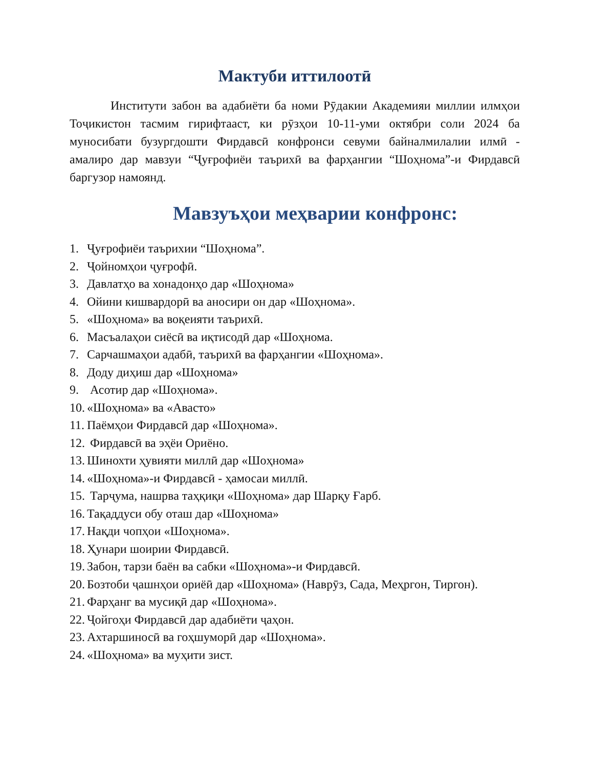Мактуби иттилоотӣ
Институти забон ва адабиёти ба номи Рӯдакии Академияи миллии илмҳои Тоҷикистон тасмим гирифтааст, ки рӯзҳои 10-11-уми октябри соли 2024 ба муносибати бузургдошти Фирдавсӣ конфронси севуми байналмилалии илмӣ - амалиро дар мавзуи “Ҷуғрофиёи таърихӣ ва фарҳангии “Шоҳнома”-и Фирдавсӣ баргузор намоянд.
Мавзуъҳои меҳварии конфронс:
1. Ҷуғрофиёи таърихии “Шоҳнома”.
2. Ҷойномҳои ҷуғрофӣ.
3. Давлатҳо ва хонадонҳо дар «Шоҳнома»
4. Ойини кишвардорӣ ва аносири он дар «Шоҳнома».
5. «Шоҳнома» ва воқеияти таърихӣ.
6. Масъалаҳои сиёсӣ ва иқтисодӣ дар «Шоҳнома.
7. Сарчашмаҳои адабӣ, таърихӣ ва фарҳангии «Шоҳнома».
8. Доду диҳиш дар «Шоҳнома»
9. Асотир дар «Шоҳнома».
10. «Шоҳнома» ва «Авасто»
11. Паёмҳои Фирдавсӣ дар «Шоҳнома».
12. Фирдавсӣ ва эҳёи Ориёно.
13. Шинохти ҳувияти миллӣ дар «Шоҳнома»
14. «Шоҳнома»-и Фирдавсӣ - ҳамосаи миллӣ.
15. Тарҷума, нашрва таҳқиқи «Шоҳнома» дар Шарқу Ғарб.
16. Тақаддуси обу оташ дар «Шоҳнома»
17. Нақди чопҳои «Шоҳнома».
18. Ҳунари шоирии Фирдавсӣ.
19. Забон, тарзи баён ва сабки «Шоҳнома»-и Фирдавсӣ.
20. Бозтоби ҷашнҳои ориёӣ дар «Шоҳнома» (Наврӯз, Сада, Меҳргон, Тиргон).
21. Фарҳанг ва мусиқӣ дар «Шоҳнома».
22. Ҷойгоҳи Фирдавсӣ дар адабиёти ҷаҳон.
23. Ахтаршиносӣ ва гоҳшуморӣ дар «Шоҳнома».
24. «Шоҳнома» ва муҳити зист.